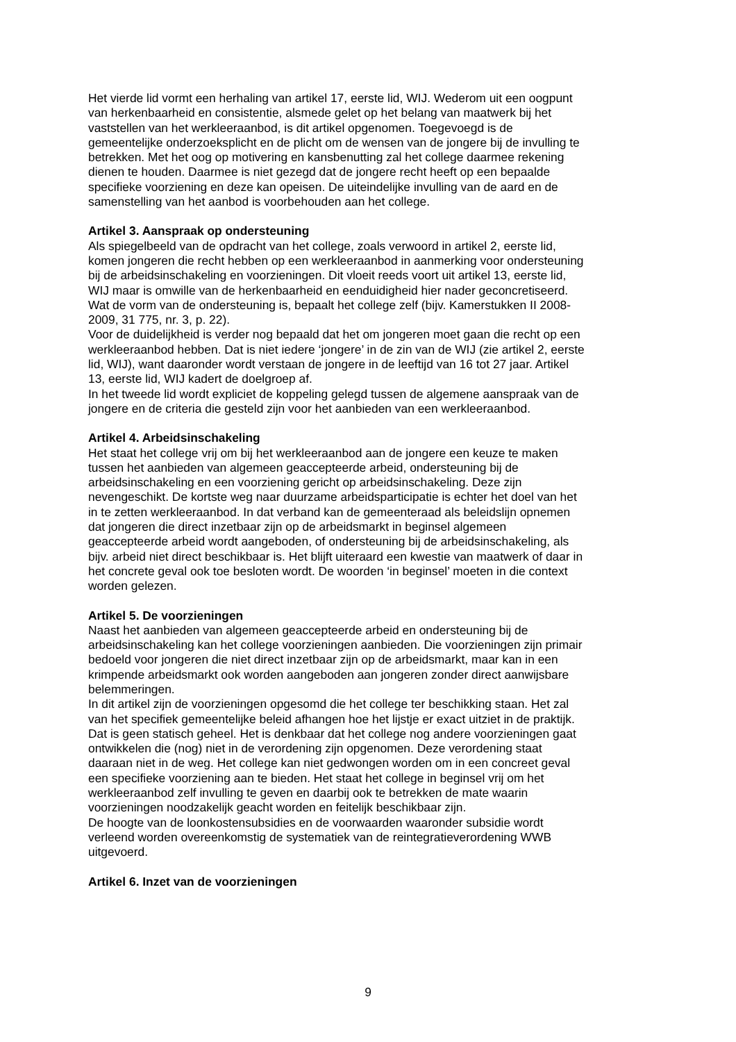Het vierde lid vormt een herhaling van artikel 17, eerste lid, WIJ. Wederom uit een oogpunt van herkenbaarheid en consistentie, alsmede gelet op het belang van maatwerk bij het vaststellen van het werkleeraanbod, is dit artikel opgenomen. Toegevoegd is de gemeentelijke onderzoeksplicht en de plicht om de wensen van de jongere bij de invulling te betrekken. Met het oog op motivering en kansbenutting zal het college daarmee rekening dienen te houden. Daarmee is niet gezegd dat de jongere recht heeft op een bepaalde specifieke voorziening en deze kan opeisen. De uiteindelijke invulling van de aard en de samenstelling van het aanbod is voorbehouden aan het college.
Artikel 3. Aanspraak op ondersteuning
Als spiegelbeeld van de opdracht van het college, zoals verwoord in artikel 2, eerste lid, komen jongeren die recht hebben op een werkleeraanbod in aanmerking voor ondersteuning bij de arbeidsinschakeling en voorzieningen. Dit vloeit reeds voort uit artikel 13, eerste lid, WIJ maar is omwille van de herkenbaarheid en eenduidigheid hier nader geconcretiseerd. Wat de vorm van de ondersteuning is, bepaalt het college zelf (bijv. Kamerstukken II 2008- 2009, 31 775, nr. 3, p. 22). Voor de duidelijkheid is verder nog bepaald dat het om jongeren moet gaan die recht op een werkleeraanbod hebben. Dat is niet iedere ‘jongere’ in de zin van de WIJ (zie artikel 2, eerste lid, WIJ), want daaronder wordt verstaan de jongere in de leeftijd van 16 tot 27 jaar. Artikel 13, eerste lid, WIJ kadert de doelgroep af. In het tweede lid wordt expliciet de koppeling gelegd tussen de algemene aanspraak van de jongere en de criteria die gesteld zijn voor het aanbieden van een werkleeraanbod.
Artikel 4. Arbeidsinschakeling
Het staat het college vrij om bij het werkleeraanbod aan de jongere een keuze te maken tussen het aanbieden van algemeen geaccepteerde arbeid, ondersteuning bij de arbeidsinschakeling en een voorziening gericht op arbeidsinschakeling. Deze zijn nevengeschikt. De kortste weg naar duurzame arbeidsparticipatie is echter het doel van het in te zetten werkleeraanbod. In dat verband kan de gemeenteraad als beleidslijn opnemen dat jongeren die direct inzetbaar zijn op de arbeidsmarkt in beginsel algemeen geaccepteerde arbeid wordt aangeboden, of ondersteuning bij de arbeidsinschakeling, als bijv. arbeid niet direct beschikbaar is. Het blijft uiteraard een kwestie van maatwerk of daar in het concrete geval ook toe besloten wordt. De woorden ‘in beginsel’ moeten in die context worden gelezen.
Artikel 5. De voorzieningen
Naast het aanbieden van algemeen geaccepteerde arbeid en ondersteuning bij de arbeidsinschakeling kan het college voorzieningen aanbieden. Die voorzieningen zijn primair bedoeld voor jongeren die niet direct inzetbaar zijn op de arbeidsmarkt, maar kan in een krimpende arbeidsmarkt ook worden aangeboden aan jongeren zonder direct aanwijsbare belemmeringen. In dit artikel zijn de voorzieningen opgesomd die het college ter beschikking staan. Het zal van het specifiek gemeentelijke beleid afhangen hoe het lijstje er exact uitziet in de praktijk. Dat is geen statisch geheel. Het is denkbaar dat het college nog andere voorzieningen gaat ontwikkelen die (nog) niet in de verordening zijn opgenomen. Deze verordening staat daaraan niet in de weg. Het college kan niet gedwongen worden om in een concreet geval een specifieke voorziening aan te bieden. Het staat het college in beginsel vrij om het werkleeraanbod zelf invulling te geven en daarbij ook te betrekken de mate waarin voorzieningen noodzakelijk geacht worden en feitelijk beschikbaar zijn. De hoogte van de loonkostensubsidies en de voorwaarden waaronder subsidie wordt verleend worden overeenkomstig de systematiek van de reintegratieverordening WWB uitgevoerd.
Artikel 6. Inzet van de voorzieningen
9